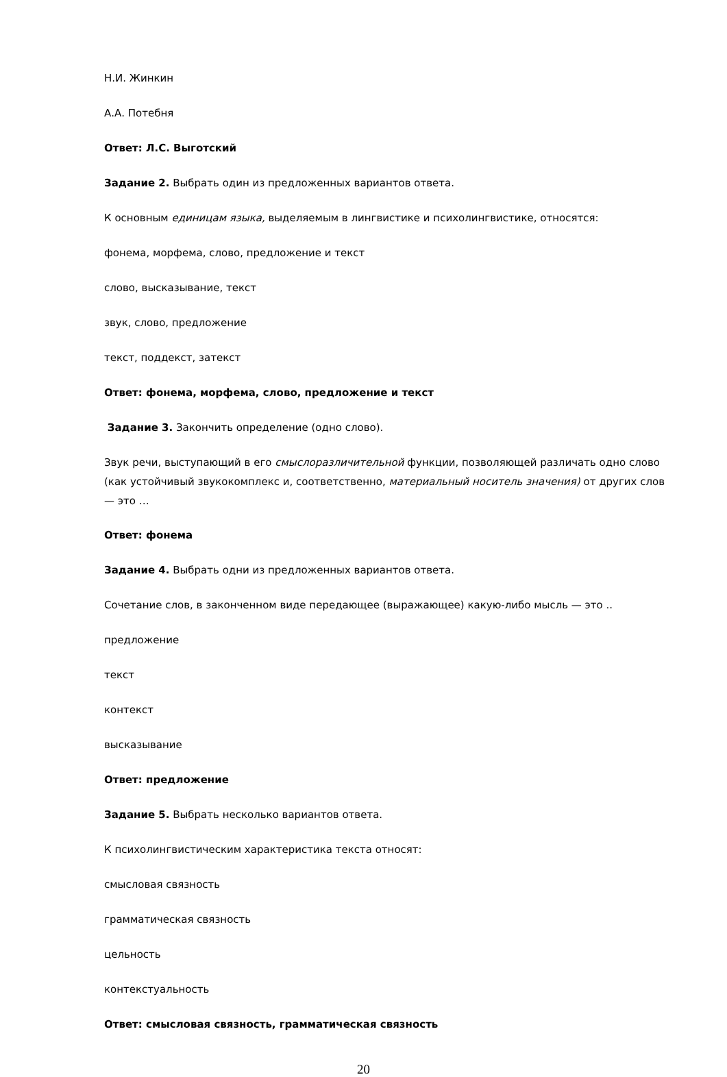Н.И. Жинкин
А.А. Потебня
Ответ: Л.С. Выготский
Задание 2. Выбрать один из предложенных вариантов ответа.
К основным единицам языка, выделяемым в лингвистике и психолингвистике, относятся:
фонема, морфема, слово, предложение и текст
слово, высказывание, текст
звук, слово, предложение
текст, поддекст, затекст
Ответ: фонема, морфема, слово, предложение и текст
Задание 3. Закончить определение (одно слово).
Звук речи, выступающий в его смыслоразличительной функции, позволяющей различать одно слово (как устойчивый звукокомплекс и, соответственно, материальный носитель значения) от других слов — это …
Ответ: фонема
Задание 4. Выбрать одни из предложенных вариантов ответа.
Сочетание слов, в законченном виде передающее (выражающее) какую-либо мысль — это ..
предложение
текст
контекст
высказывание
Ответ: предложение
Задание 5. Выбрать несколько вариантов ответа.
К психолингвистическим характеристика текста относят:
смысловая связность
грамматическая связность
цельность
контекстуальность
Ответ: смысловая связность, грамматическая связность
20